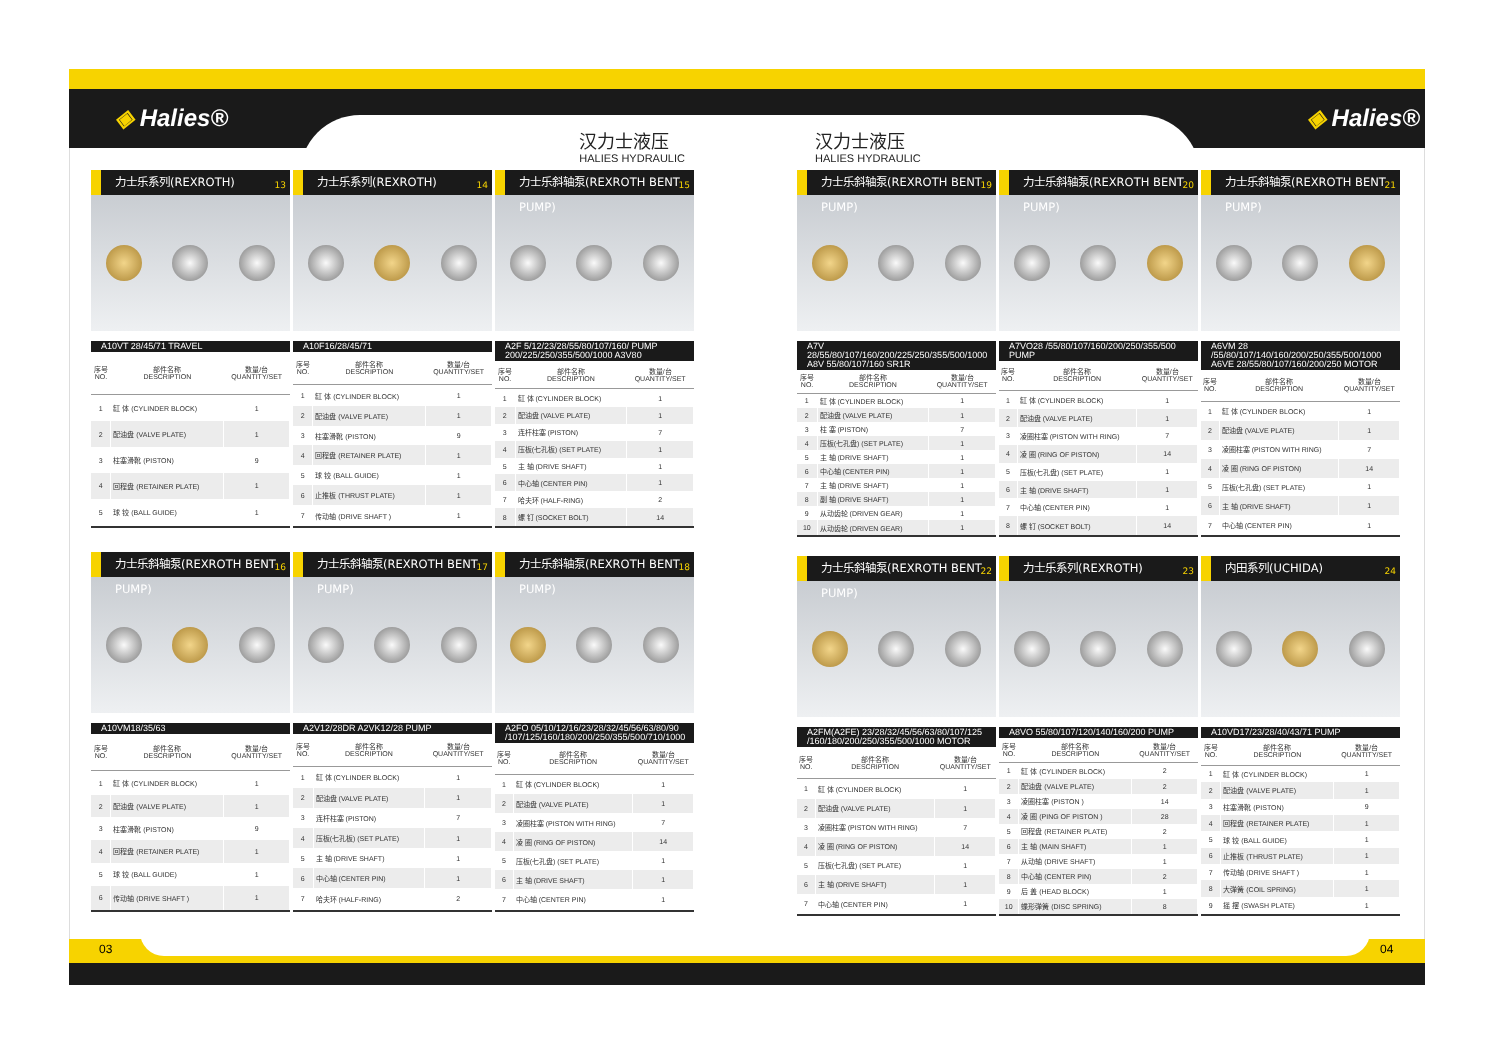◈ Halies® ◈ Halies®
汉力士液压
HALIES HYDRAULIC
汉力士液压
HALIES HYDRAULIC
力士乐系列(REXROTH) 13
A10VT 28/45/71 TRAVEL
| 序号 NO. | 部件名称 DESCRIPTION | 数量/台 QUANTITY/SET |
| --- | --- | --- |
| 1 | 缸 体 (CYLINDER BLOCK) | 1 |
| 2 | 配油盘 (VALVE PLATE) | 1 |
| 3 | 柱塞滑靴 (PISTON) | 9 |
| 4 | 回程盘 (RETAINER PLATE) | 1 |
| 5 | 球 铰 (BALL GUIDE) | 1 |
力士乐系列(REXROTH) 14
A10F16/28/45/71
| 序号 NO. | 部件名称 DESCRIPTION | 数量/台 QUANTITY/SET |
| --- | --- | --- |
| 1 | 缸 体 (CYLINDER BLOCK) | 1 |
| 2 | 配油盘 (VALVE PLATE) | 1 |
| 3 | 柱塞滑靴 (PISTON) | 9 |
| 4 | 回程盘 (RETAINER PLATE) | 1 |
| 5 | 球 铰 (BALL GUIDE) | 1 |
| 6 | 止推板 (THRUST PLATE) | 1 |
| 7 | 传动轴 (DRIVE SHAFT ) | 1 |
力士乐斜轴泵(REXROTH BENT PUMP) 15
A2F 5/12/23/28/55/80/107/160/ PUMP
200/225/250/355/500/1000 A3V80
| 序号 NO. | 部件名称 DESCRIPTION | 数量/台 QUANTITY/SET |
| --- | --- | --- |
| 1 | 缸 体 (CYLINDER BLOCK) | 1 |
| 2 | 配油盘 (VALVE PLATE) | 1 |
| 3 | 连杆柱塞 (PISTON) | 7 |
| 4 | 压板(七孔板) (SET PLATE) | 1 |
| 5 | 主 轴 (DRIVE SHAFT) | 1 |
| 6 | 中心轴 (CENTER PIN) | 1 |
| 7 | 哈夫环 (HALF-RING) | 2 |
| 8 | 螺 钉 (SOCKET BOLT) | 14 |
力士乐斜轴泵(REXROTH BENT PUMP) 16
A10VM18/35/63
| 序号 NO. | 部件名称 DESCRIPTION | 数量/台 QUANTITY/SET |
| --- | --- | --- |
| 1 | 缸 体 (CYLINDER BLOCK) | 1 |
| 2 | 配油盘 (VALVE PLATE) | 1 |
| 3 | 柱塞滑靴 (PISTON) | 9 |
| 4 | 回程盘 (RETAINER PLATE) | 1 |
| 5 | 球 铰 (BALL GUIDE) | 1 |
| 6 | 传动轴 (DRIVE SHAFT ) | 1 |
力士乐斜轴泵(REXROTH BENT PUMP) 17
A2V12/28DR A2VK12/28 PUMP
| 序号 NO. | 部件名称 DESCRIPTION | 数量/台 QUANTITY/SET |
| --- | --- | --- |
| 1 | 缸 体 (CYLINDER BLOCK) | 1 |
| 2 | 配油盘 (VALVE PLATE) | 1 |
| 3 | 连杆柱塞 (PISTON) | 7 |
| 4 | 压板(七孔板) (SET PLATE) | 1 |
| 5 | 主 轴 (DRIVE SHAFT) | 1 |
| 6 | 中心轴 (CENTER PIN) | 1 |
| 7 | 哈夫环 (HALF-RING) | 2 |
力士乐斜轴泵(REXROTH BENT PUMP) 18
A2FO 05/10/12/16/23/28/32/45/56/63/80/90
/107/125/160/180/200/250/355/500/710/1000
| 序号 NO. | 部件名称 DESCRIPTION | 数量/台 QUANTITY/SET |
| --- | --- | --- |
| 1 | 缸 体 (CYLINDER BLOCK) | 1 |
| 2 | 配油盘 (VALVE PLATE) | 1 |
| 3 | 凌圈柱塞 (PISTON WITH RING) | 7 |
| 4 | 凌 圈 (RING OF PISTON) | 14 |
| 5 | 压板(七孔盘) (SET PLATE) | 1 |
| 6 | 主 轴 (DRIVE SHAFT) | 1 |
| 7 | 中心轴 (CENTER PIN) | 1 |
力士乐斜轴泵(REXROTH BENT PUMP) 19
A7V 28/55/80/107/160/200/225/250/355/500/1000
A8V 55/80/107/160 SR1R
| 序号 NO. | 部件名称 DESCRIPTION | 数量/台 QUANTITY/SET |
| --- | --- | --- |
| 1 | 缸 体 (CYLINDER BLOCK) | 1 |
| 2 | 配油盘 (VALVE PLATE) | 1 |
| 3 | 柱 塞 (PISTON) | 7 |
| 4 | 压板(七孔盘) (SET PLATE) | 1 |
| 5 | 主 轴 (DRIVE SHAFT) | 1 |
| 6 | 中心轴 (CENTER PIN) | 1 |
| 7 | 主 轴 (DRIVE SHAFT) | 1 |
| 8 | 副 轴 (DRIVE SHAFT) | 1 |
| 9 | 从动齿轮 (DRIVEN GEAR) | 1 |
| 10 | 从动齿轮 (DRIVEN GEAR) | 1 |
力士乐斜轴泵(REXROTH BENT PUMP) 20
A7VO28 /55/80/107/160/200/250/355/500 PUMP
| 序号 NO. | 部件名称 DESCRIPTION | 数量/台 QUANTITY/SET |
| --- | --- | --- |
| 1 | 缸 体 (CYLINDER BLOCK) | 1 |
| 2 | 配油盘 (VALVE PLATE) | 1 |
| 3 | 凌圈柱塞 (PISTON WITH RING) | 7 |
| 4 | 凌 圈 (RING OF PISTON) | 14 |
| 5 | 压板(七孔盘) (SET PLATE) | 1 |
| 6 | 主 轴 (DRIVE SHAFT) | 1 |
| 7 | 中心轴 (CENTER PIN) | 1 |
| 8 | 螺 钉 (SOCKET BOLT) | 14 |
力士乐斜轴泵(REXROTH BENT PUMP) 21
A6VM 28 /55/80/107/140/160/200/250/355/500/1000
A6VE 28/55/80/107/160/200/250 MOTOR
| 序号 NO. | 部件名称 DESCRIPTION | 数量/台 QUANTITY/SET |
| --- | --- | --- |
| 1 | 缸 体 (CYLINDER BLOCK) | 1 |
| 2 | 配油盘 (VALVE PLATE) | 1 |
| 3 | 凌圈柱塞 (PISTON WITH RING) | 7 |
| 4 | 凌 圈 (RING OF PISTON) | 14 |
| 5 | 压板(七孔盘) (SET PLATE) | 1 |
| 6 | 主 轴 (DRIVE SHAFT) | 1 |
| 7 | 中心轴 (CENTER PIN) | 1 |
力士乐斜轴泵(REXROTH BENT PUMP) 22
A2FM(A2FE) 23/28/32/45/56/63/80/107/125
/160/180/200/250/355/500/1000 MOTOR
| 序号 NO. | 部件名称 DESCRIPTION | 数量/台 QUANTITY/SET |
| --- | --- | --- |
| 1 | 缸 体 (CYLINDER BLOCK) | 1 |
| 2 | 配油盘 (VALVE PLATE) | 1 |
| 3 | 凌圈柱塞 (PISTON WITH RING) | 7 |
| 4 | 凌 圈 (RING OF PISTON) | 14 |
| 5 | 压板(七孔盘) (SET PLATE) | 1 |
| 6 | 主 轴 (DRIVE SHAFT) | 1 |
| 7 | 中心轴 (CENTER PIN) | 1 |
力士乐系列(REXROTH) 23
A8VO 55/80/107/120/140/160/200 PUMP
| 序号 NO. | 部件名称 DESCRIPTION | 数量/台 QUANTITY/SET |
| --- | --- | --- |
| 1 | 缸 体 (CYLINDER BLOCK) | 2 |
| 2 | 配油盘 (VALVE PLATE) | 2 |
| 3 | 凌圈柱塞 (PISTON ) | 14 |
| 4 | 凌 圈 (PING OF PISTON ) | 28 |
| 5 | 回程盘 (RETAINER PLATE) | 2 |
| 6 | 主 轴 (MAIN SHAFT) | 1 |
| 7 | 从动轴 (DRIVE SHAFT) | 1 |
| 8 | 中心轴 (CENTER PIN) | 2 |
| 9 | 后 盖 (HEAD BLOCK) | 1 |
| 10 | 蝶形弹簧 (DISC SPRING) | 8 |
内田系列(UCHIDA) 24
A10VD17/23/28/40/43/71 PUMP
| 序号 NO. | 部件名称 DESCRIPTION | 数量/台 QUANTITY/SET |
| --- | --- | --- |
| 1 | 缸 体 (CYLINDER BLOCK) | 1 |
| 2 | 配油盘 (VALVE PLATE) | 1 |
| 3 | 柱塞滑靴 (PISTON) | 9 |
| 4 | 回程盘 (RETAINER PLATE) | 1 |
| 5 | 球 铰 (BALL GUIDE) | 1 |
| 6 | 止推板 (THRUST PLATE) | 1 |
| 7 | 传动轴 (DRIVE SHAFT ) | 1 |
| 8 | 大弹簧 (COIL SPRING) | 1 |
| 9 | 摇 摆 (SWASH PLATE) | 1 |
03 04